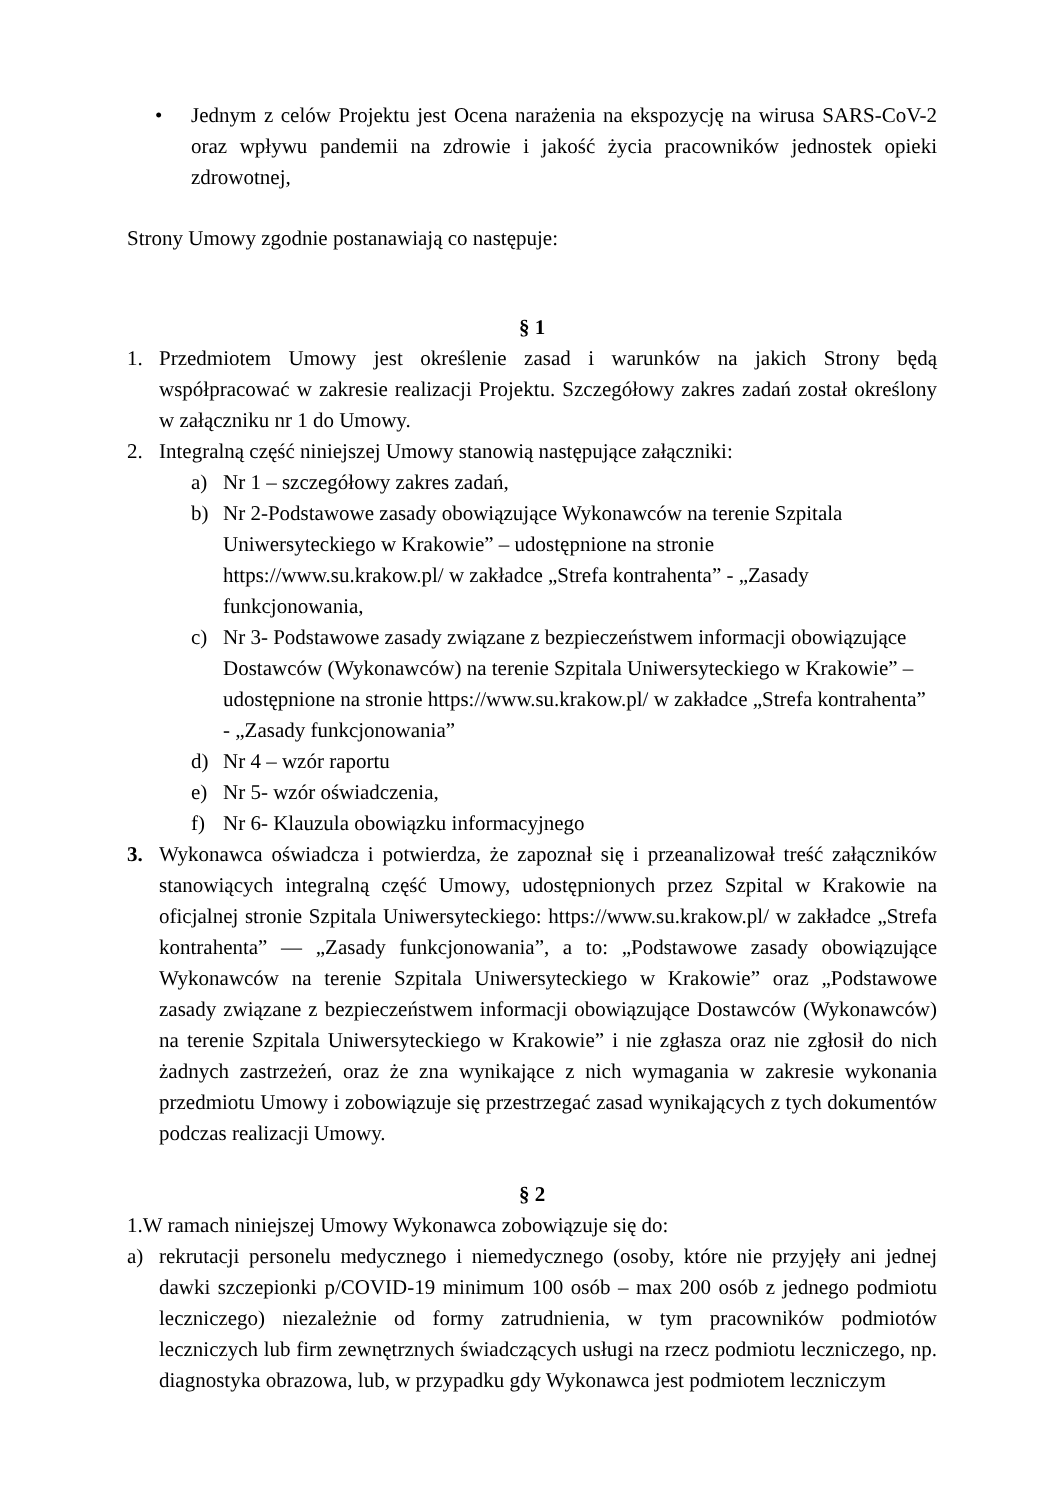• Jednym z celów Projektu jest Ocena narażenia na ekspozycję na wirusa SARS-CoV-2 oraz wpływu pandemii na zdrowie i jakość życia pracowników jednostek opieki zdrowotnej,
Strony Umowy zgodnie postanawiają co następuje:
§ 1
1. Przedmiotem Umowy jest określenie zasad i warunków na jakich Strony będą współpracować w zakresie realizacji Projektu. Szczegółowy zakres zadań został określony w załączniku nr 1 do Umowy.
2. Integralną część niniejszej Umowy stanowią następujące załączniki:
a) Nr 1 – szczegółowy zakres zadań,
b) Nr 2-Podstawowe zasady obowiązujące Wykonawców na terenie Szpitala Uniwersyteckiego w Krakowie” – udostępnione na stronie https://www.su.krakow.pl/ w zakładce „Strefa kontrahenta” - „Zasady funkcjonowania,
c) Nr 3- Podstawowe zasady związane z bezpieczeństwem informacji obowiązujące Dostawców (Wykonawców) na terenie Szpitala Uniwersyteckiego w Krakowie” – udostępnione na stronie https://www.su.krakow.pl/ w zakładce „Strefa kontrahenta” - „Zasady funkcjonowania”
d) Nr 4 – wzór raportu
e) Nr 5- wzór oświadczenia,
f) Nr 6- Klauzula obowiązku informacyjnego
3. Wykonawca oświadcza i potwierdza, że zapoznał się i przeanalizował treść załączników stanowiących integralną część Umowy, udostępnionych przez Szpital w Krakowie na oficjalnej stronie Szpitala Uniwersyteckiego: https://www.su.krakow.pl/ w zakładce „Strefa kontrahenta” — „Zasady funkcjonowania”, a to: „Podstawowe zasady obowiązujące Wykonawców na terenie Szpitala Uniwersyteckiego w Krakowie” oraz „Podstawowe zasady związane z bezpieczeństwem informacji obowiązujące Dostawców (Wykonawców) na terenie Szpitala Uniwersyteckiego w Krakowie” i nie zgłasza oraz nie zgłosił do nich żadnych zastrzeżeń, oraz że zna wynikające z nich wymagania w zakresie wykonania przedmiotu Umowy i zobowiązuje się przestrzegać zasad wynikających z tych dokumentów podczas realizacji Umowy.
§ 2
1.W ramach niniejszej Umowy Wykonawca zobowiązuje się do:
a) rekrutacji personelu medycznego i niemedycznego (osoby, które nie przyjęły ani jednej dawki szczepionki p/COVID-19 minimum 100 osób – max 200 osób z jednego podmiotu leczniczego) niezależnie od formy zatrudnienia, w tym pracowników podmiotów leczniczych lub firm zewnętrznych świadczących usługi na rzecz podmiotu leczniczego, np. diagnostyka obrazowa, lub, w przypadku gdy Wykonawca jest podmiotem leczniczym